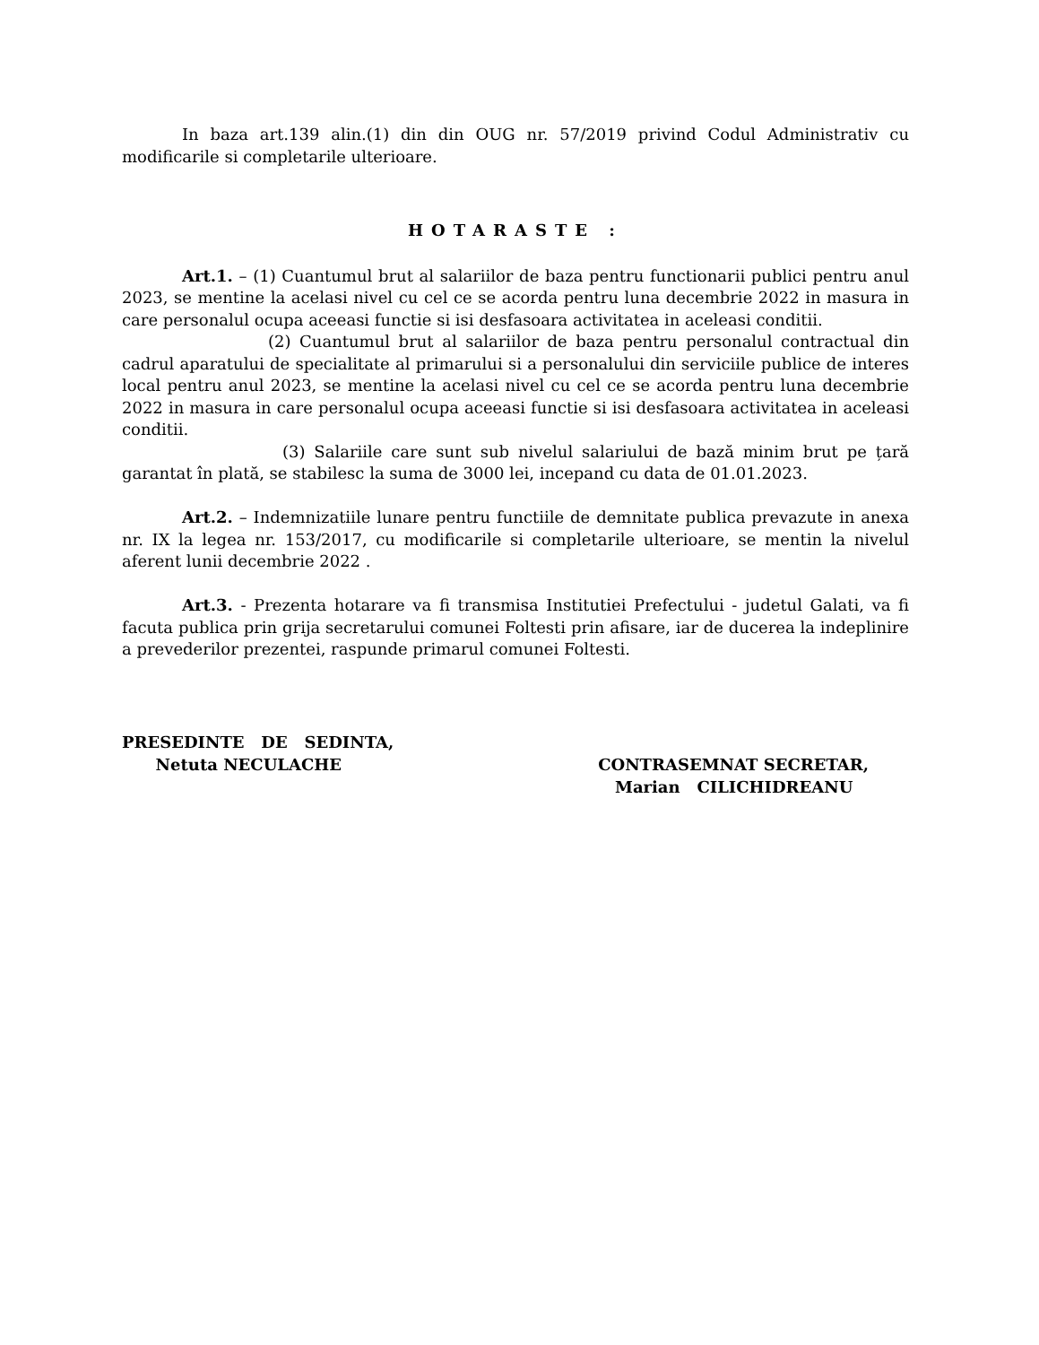In baza art.139 alin.(1) din din OUG nr. 57/2019 privind Codul Administrativ cu modificarile si completarile ulterioare.
HOTARASTE :
Art.1. – (1) Cuantumul brut al salariilor de baza pentru functionarii publici pentru anul 2023, se mentine la acelasi nivel cu cel ce se acorda pentru luna decembrie 2022 in masura in care personalul ocupa aceeasi functie si isi desfasoara activitatea in aceleasi conditii.
(2) Cuantumul brut al salariilor de baza pentru personalul contractual din cadrul aparatului de specialitate al primarului si a personalului din serviciile publice de interes local pentru anul 2023, se mentine la acelasi nivel cu cel ce se acorda pentru luna decembrie 2022 in masura in care personalul ocupa aceeasi functie si isi desfasoara activitatea in aceleasi conditii.
(3) Salariile care sunt sub nivelul salariului de bază minim brut pe țară garantat în plată, se stabilesc la suma de 3000 lei, incepand cu data de 01.01.2023.
Art.2. – Indemnizatiile lunare pentru functiile de demnitate publica prevazute in anexa nr. IX la legea nr. 153/2017, cu modificarile si completarile ulterioare, se mentin la nivelul aferent lunii decembrie 2022 .
Art.3. - Prezenta hotarare va fi transmisa Institutiei Prefectului - judetul Galati, va fi facuta publica prin grija secretarului comunei Foltesti prin afisare, iar de ducerea la indeplinire a prevederilor prezentei, raspunde primarul comunei Foltesti.
PRESEDINTE DE SEDINTA,
Netuta NECULACHE
CONTRASEMNAT SECRETAR,
Marian CILICHIDREANU